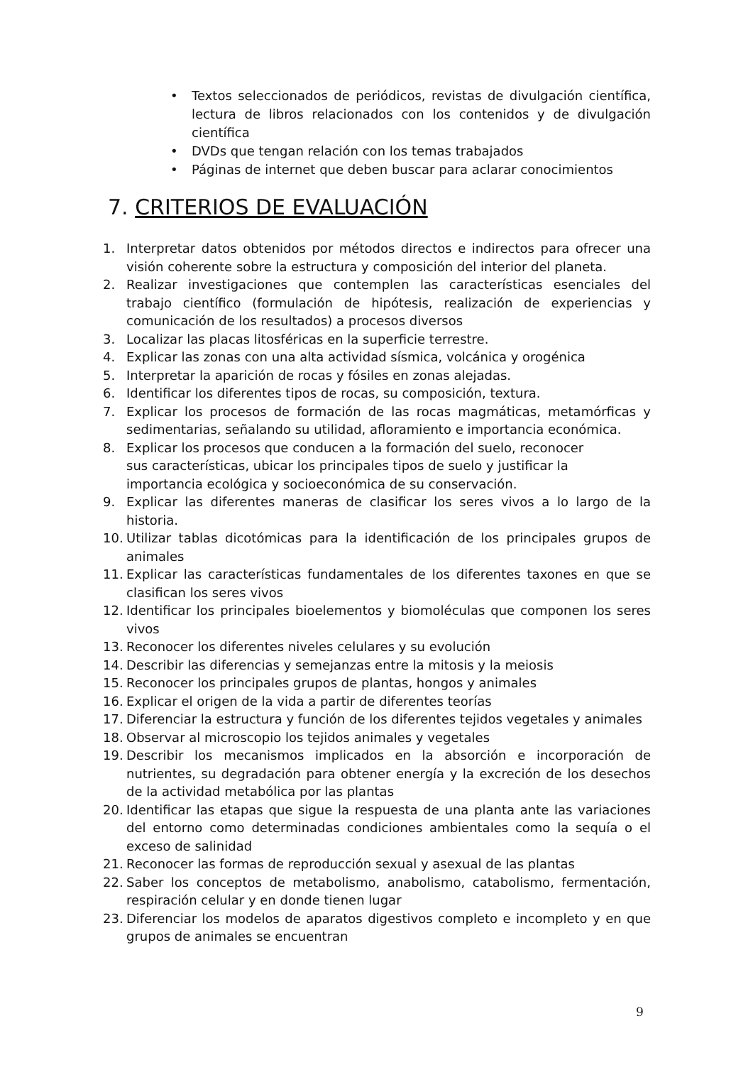• Textos seleccionados de periódicos, revistas de divulgación científica, lectura de libros relacionados con los contenidos y de divulgación científica
• DVDs que tengan relación con los temas trabajados
• Páginas de internet que deben buscar para aclarar conocimientos
7. CRITERIOS DE EVALUACIÓN
1. Interpretar datos obtenidos por métodos directos e indirectos para ofrecer una visión coherente sobre la estructura y composición del interior del planeta.
2. Realizar investigaciones que contemplen las características esenciales del trabajo científico (formulación de hipótesis, realización de experiencias y comunicación de los resultados) a procesos diversos
3. Localizar las placas litosféricas en la superficie terrestre.
4. Explicar las zonas con una alta actividad sísmica, volcánica y orogénica
5. Interpretar la aparición de rocas y fósiles en zonas alejadas.
6. Identificar los diferentes tipos de rocas, su composición, textura.
7. Explicar los procesos de formación de las rocas magmáticas, metamórficas y sedimentarias, señalando su utilidad, afloramiento e importancia económica.
8. Explicar los procesos que conducen a la formación del suelo, reconocer
sus características, ubicar los principales tipos de suelo y justificar la
importancia ecológica y socioeconómica de su conservación.
9. Explicar las diferentes maneras de clasificar los seres vivos a lo largo de la historia.
10. Utilizar tablas dicotómicas para la identificación de los principales grupos de animales
11. Explicar las características fundamentales de los diferentes taxones en que se clasifican los seres vivos
12. Identificar los principales bioelementos y biomoléculas que componen los seres vivos
13. Reconocer los diferentes niveles celulares y su evolución
14. Describir las diferencias y semejanzas entre la mitosis y la meiosis
15. Reconocer los principales grupos de plantas, hongos y animales
16. Explicar el origen de la vida a partir de diferentes teorías
17. Diferenciar la estructura y función de los diferentes tejidos vegetales y animales
18. Observar al microscopio los tejidos animales y vegetales
19. Describir los mecanismos implicados en la absorción e incorporación de nutrientes, su degradación para obtener energía y la excreción de los desechos de la actividad metabólica por las plantas
20. Identificar las etapas que sigue la respuesta de una planta ante las variaciones del entorno como determinadas condiciones ambientales como la sequía o el exceso de salinidad
21. Reconocer las formas de reproducción sexual y asexual de las plantas
22. Saber los conceptos de metabolismo, anabolismo, catabolismo, fermentación, respiración celular y en donde tienen lugar
23. Diferenciar los modelos de aparatos digestivos completo e incompleto y en que grupos de animales se encuentran
9